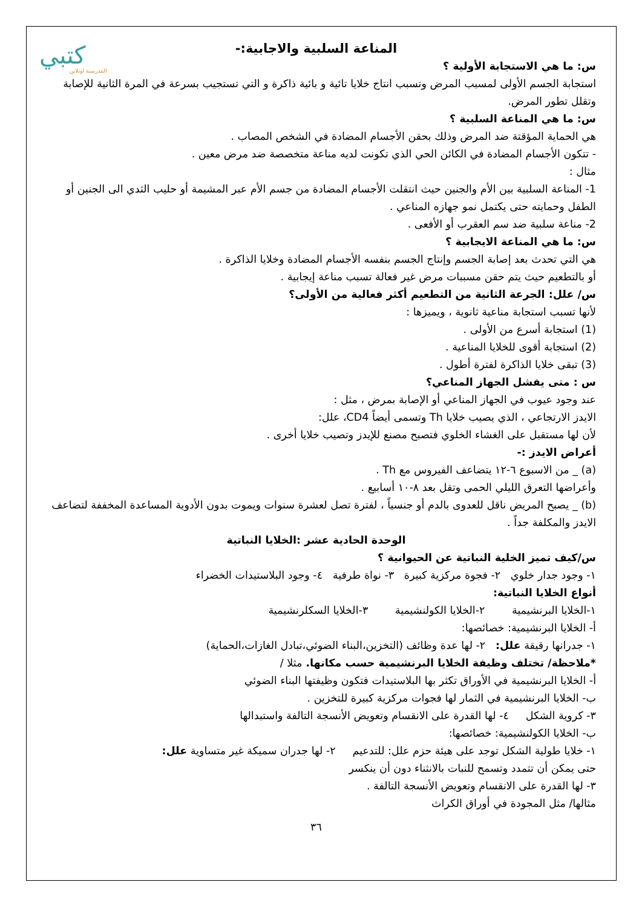كتبي
المدرسية اونلاين
المناعة السلبية والاجابية:-
س: ما هي الاستجابة الأولية ؟
استجابة الجسم الأولى لمسبب المرض وتسبب انتاج خلايا تائية و بائية ذاكرة و التي تستجيب بسرعة في المرة الثانية للإصابة وتقلل تطور المرض.
س: ما هي المناعة السلبية ؟
هي الحماية المؤقتة ضد المرض وذلك بحقن الأجسام المضادة في الشخص المصاب .
- تتكون الأجسام المضادة في الكائن الحي الذي تكونت لديه مناعة متخصصة ضد مرض معين .
مثال :
1- المناعة السلبية بين الأم والجنين حيث انتقلت الأجسام المضادة من جسم الأم عبر المشيمة أو حليب الثدي الى الجنين أو الطفل وحمايته حتى يكتمل نمو جهازه المناعي .
2- مناعة سلبية ضد سم العقرب أو الأفعى .
س: ما هي المناعة الايجابية ؟
هي التي تحدث بعد إصابة الجسم وإنتاج الجسم بنفسه الأجسام المضادة وخلايا الذاكرة .
أو بالتطعيم حيث يتم حقن مسببات مرض غير فعالة تسبب مناعة إيجابية .
س/ علل: الجرعة الثانية من التطعيم أكثر فعالية من الأولى؟
لأنها تسبب استجابة مناعية ثانوية ، ويميزها :
(1) استجابة أسرع من الأولى .
(2) استجابة أقوى للخلايا المناعية .
(3) تبقى خلايا الذاكرة لفترة أطول .
س : متى يفشل الجهاز المناعي؟
عند وجود عيوب في الجهاز المناعي أو الإصابة بمرض ، مثل :
الايدز الارتجاعي ، الذي يصيب خلايا Th وتسمى أيضاً CD4، علل:
لأن لها مستقبل على الغشاء الخلوي فتصبح مصنع للإيدز وتصيب خلايا أخرى .
أعراض الايدز :-
(a) _ من الاسبوع ٦-١٢ يتضاعف الفيروس مع Th .
وأعراضها التعرق الليلي الحمى وتقل بعد ٨-١٠ أسابيع .
(b) _ يصبح المريض ناقل للعدوى بالدم أو جنسياً ، لفترة تصل لعشرة سنوات ويموت بدون الأدوية المساعدة المخففة لتضاعف الايدز والمكلفة جداً .
الوحدة الحادية عشر :الخلايا النباتية
س/كيف تميز الخلية النباتية عن الحيوانية ؟
١- وجود جدار خلوي ٢- فجوة مركزية كبيرة ٣- نواة طرفية ٤- وجود البلاستيدات الخضراء
أنواع الخلايا النباتية:
١-الخلايا البرنشيمية ٢-الخلايا الكولنشيمية ٣-الخلايا السكلرنشيمية
أ- الخلايا البرنشيمية: خصائصها:
١- جدرانها رقيقة علل: ٢- لها عدة وظائف (التخزين،البناء الضوئي،تبادل الغازات،الحماية)
*ملاحظة/ تختلف وظيفة الخلايا البرنشيمية حسب مكانها. مثلا /
أ- الخلايا البرنشيمية في الأوراق تكثر بها البلاستيدات فتكون وظيفتها البناء الضوئي
ب- الخلايا البرنشيمية في الثمار لها فجوات مركزية كبيرة للتخزين .
٣- كروية الشكل ٤- لها القدرة على الانقسام وتعويض الأنسجة التالفة واستبدالها
ب- الخلايا الكولنشيمية: خصائصها:
١- خلايا طولية الشكل توجد على هيئة حزم علل: للتدعيم ٢- لها جدران سميكة غير متساوية علل:
حتى يمكن أن تتمدد وتسمح للنبات بالانثناء دون أن ينكسر
٣- لها القدرة على الانقسام وتعويض الأنسجة التالفة .
مثالها/ مثل المجودة في أوراق الكراث
٣٦